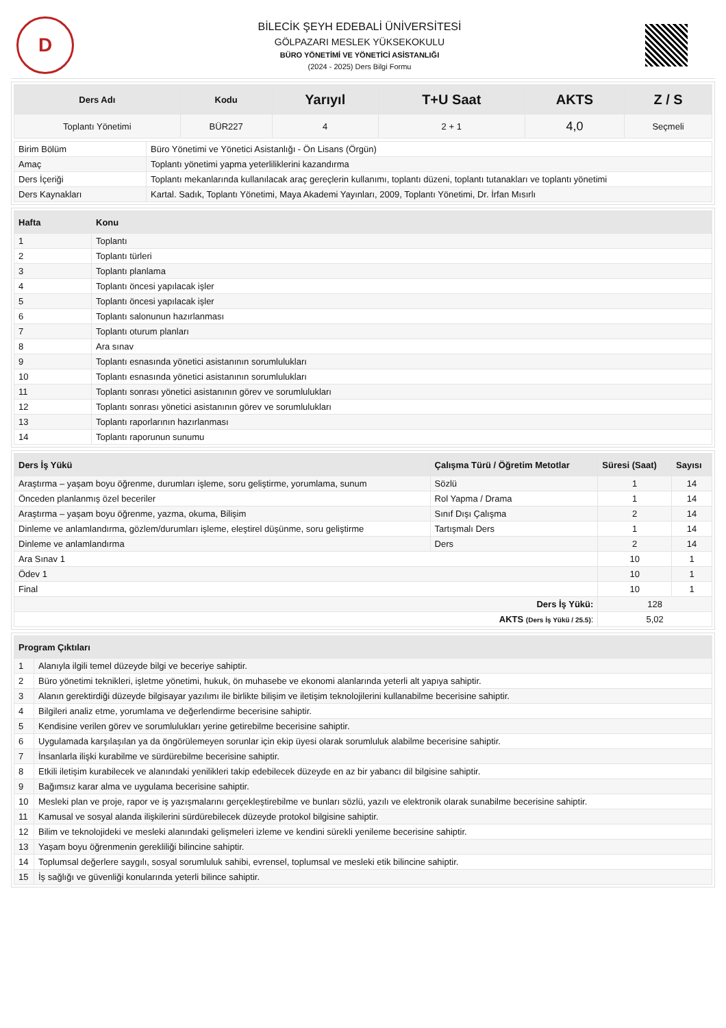D
BİLECİK ŞEYH EDEBALİ ÜNİVERSİTESİ
GÖLPAZARI MESLEK YÜKSEKOKULU
BÜRO YÖNETİMİ VE YÖNETİCİ ASİSTANLIĞI
(2024 - 2025) Ders Bilgi Formu
| Ders Adı | Kodu | Yarıyıl | T+U Saat | AKTS | Z / S |
| --- | --- | --- | --- | --- | --- |
| Toplantı Yönetimi | BÜR227 | 4 | 2 + 1 | 4,0 | Seçmeli |
| Birim Bölüm | Büro Yönetimi ve Yönetici Asistanlığı - Ön Lisans (Örgün) |
| Amaç | Toplantı yönetimi yapma yeterliliklerini kazandırma |
| Ders İçeriği | Toplantı mekanlarında kullanılacak araç gereçlerin kullanımı, toplantı düzeni, toplantı tutanakları ve toplantı yönetimi |
| Ders Kaynakları | Kartal. Sadık, Toplantı Yönetimi, Maya Akademi Yayınları, 2009, Toplantı Yönetimi, Dr. İrfan Mısırlı |
| Hafta | Konu |
| --- | --- |
| 1 | Toplantı |
| 2 | Toplantı türleri |
| 3 | Toplantı planlama |
| 4 | Toplantı öncesi yapılacak işler |
| 5 | Toplantı öncesi yapılacak işler |
| 6 | Toplantı salonunun hazırlanması |
| 7 | Toplantı oturum planları |
| 8 | Ara sınav |
| 9 | Toplantı esnasında yönetici asistanının sorumlulukları |
| 10 | Toplantı esnasında yönetici asistanının sorumlulukları |
| 11 | Toplantı sonrası yönetici asistanının görev ve sorumlulukları |
| 12 | Toplantı sonrası yönetici asistanının görev ve sorumlulukları |
| 13 | Toplantı raporlarının hazırlanması |
| 14 | Toplantı raporunun sunumu |
| Ders İş Yükü | Çalışma Türü / Öğretim Metotlar | Süresi (Saat) | Sayısı |
| --- | --- | --- | --- |
| Araştırma – yaşam boyu öğrenme, durumları işleme, soru geliştirme, yorumlama, sunum | Sözlü | 1 | 14 |
| Önceden planlanmış özel beceriler | Rol Yapma / Drama | 1 | 14 |
| Araştırma – yaşam boyu öğrenme, yazma, okuma, Bilişim | Sınıf Dışı Çalışma | 2 | 14 |
| Dinleme ve anlamlandırma, gözlem/durumları işleme, eleştirel düşünme, soru geliştirme | Tartışmalı Ders | 1 | 14 |
| Dinleme ve anlamlandırma | Ders | 2 | 14 |
| Ara Sınav 1 | | 10 | 1 |
| Ödev 1 | | 10 | 1 |
| Final | | 10 | 1 |
| Ders İş Yükü: | | 128 | |
| AKTS (Ders İş Yükü / 25.5) : | | 5,02 | |
| Program Çıktıları | |
| --- | --- |
| 1 | Alanıyla ilgili temel düzeyde bilgi ve beceriye sahiptir. |
| 2 | Büro yönetimi teknikleri, işletme yönetimi, hukuk, ön muhasebe ve ekonomi alanlarında yeterli alt yapıya sahiptir. |
| 3 | Alanın gerektirdiği düzeyde bilgisayar yazılımı ile birlikte bilişim ve iletişim teknolojilerini kullanabilme becerisine sahiptir. |
| 4 | Bilgileri analiz etme, yorumlama ve değerlendirme becerisine sahiptir. |
| 5 | Kendisine verilen görev ve sorumlulukları yerine getirebilme becerisine sahiptir. |
| 6 | Uygulamada karşılaşılan ya da öngörülemeyen sorunlar için ekip üyesi olarak sorumluluk alabilme becerisine sahiptir. |
| 7 | İnsanlarla ilişki kurabilme ve sürdürebilme becerisine sahiptir. |
| 8 | Etkili iletişim kurabilecek ve alanındaki yenilikleri takip edebilecek düzeyde en az bir yabancı dil bilgisine sahiptir. |
| 9 | Bağımsız karar alma ve uygulama becerisine sahiptir. |
| 10 | Mesleki plan ve proje, rapor ve iş yazışmalarını gerçekleştirebilme ve bunları sözlü, yazılı ve elektronik olarak sunabilme becerisine sahiptir. |
| 11 | Kamusal ve sosyal alanda ilişkilerini sürdürebilecek düzeyde protokol bilgisine sahiptir. |
| 12 | Bilim ve teknolojideki ve mesleki alanındaki gelişmeleri izleme ve kendini sürekli yenileme becerisine sahiptir. |
| 13 | Yaşam boyu öğrenmenin gerekliliği bilincine sahiptir. |
| 14 | Toplumsal değerlere saygılı, sosyal sorumluluk sahibi, evrensel, toplumsal ve mesleki etik bilincine sahiptir. |
| 15 | İş sağlığı ve güvenliği konularında yeterli bilince sahiptir. |